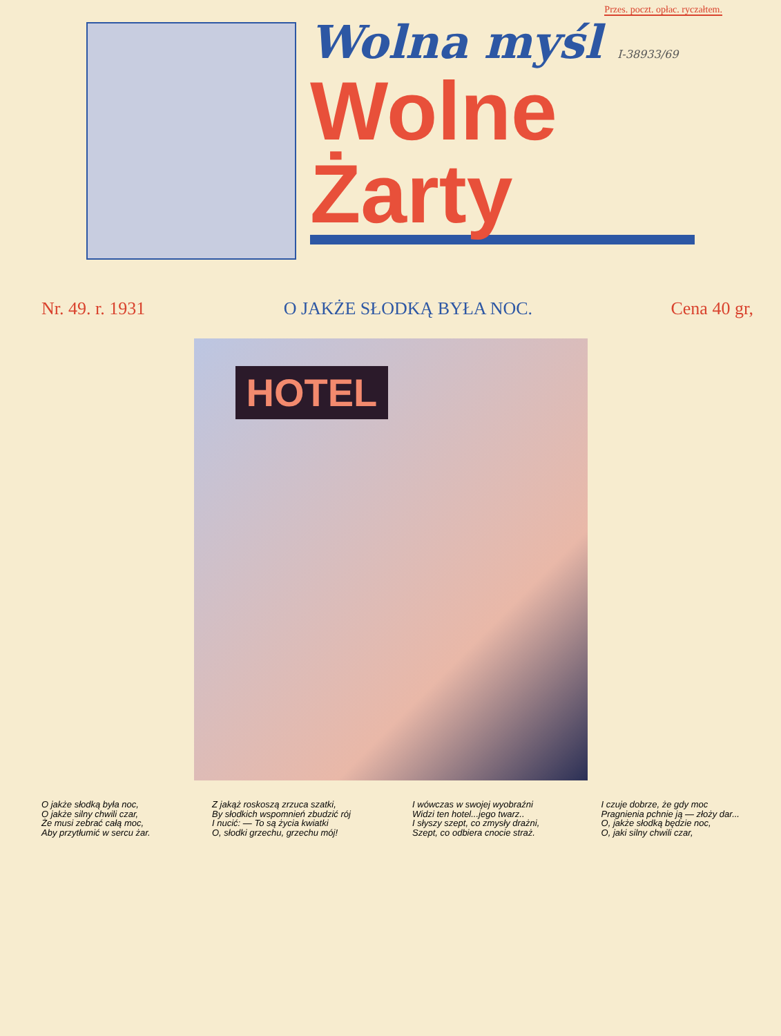Przes. poczt. opłac. ryczałtem.
Wolna myśl I-38933/69
Wolne Żarty
Nr. 49. r. 1931 O JAKŻE SŁODKĄ BYŁA NOC. Cena 40 gr,
HOTEL
O jakże słodką była noc,
O jakże silny chwili czar,
Że musi zebrać całą moc,
Aby przytłumić w sercu żar.
Z jakąż roskoszą zrzuca szatki,
By słodkich wspomnień zbudzić rój
I nucić: — To są życia kwiatki
O, słodki grzechu, grzechu mój!
I wówczas w swojej wyobraźni
Widzi ten hotel...jego twarz..
I słyszy szept, co zmysły drażni,
Szept, co odbiera cnocie straż.
I czuje dobrze, że gdy moc
Pragnienia pchnie ją — złoży dar...
O, jakże słodką będzie noc,
O, jaki silny chwili czar,